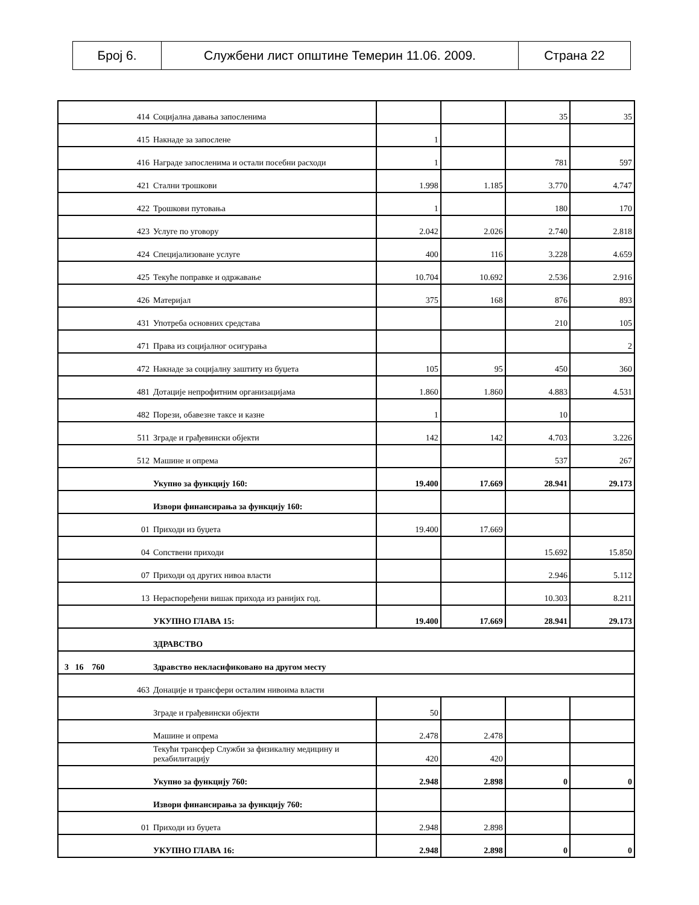| Број 6. | Службени лист општине Темерин 11.06. 2009. | Страна 22 |
| 414 | Социјална давања запосленима | | | 35 | 35 |
| 415 | Накнаде за запослене | 1 | | | |
| 416 | Награде запосленима и остали посебни расходи | 1 | | 781 | 597 |
| 421 | Стални трошкови | 1.998 | 1.185 | 3.770 | 4.747 |
| 422 | Трошкови путовања | 1 | | 180 | 170 |
| 423 | Услуге по уговору | 2.042 | 2.026 | 2.740 | 2.818 |
| 424 | Специјализоване услуге | 400 | 116 | 3.228 | 4.659 |
| 425 | Текуће поправке и одржавање | 10.704 | 10.692 | 2.536 | 2.916 |
| 426 | Материјал | 375 | 168 | 876 | 893 |
| 431 | Употреба основних средстава | | | 210 | 105 |
| 471 | Права из социјалног осигурања | | | | 2 |
| 472 | Накнаде за социјалну заштиту из буџета | 105 | 95 | 450 | 360 |
| 481 | Дотације непрофитним организацијама | 1.860 | 1.860 | 4.883 | 4.531 |
| 482 | Порези, обавезне таксе и казне | 1 | | 10 | |
| 511 | Зграде и грађевински објекти | 142 | 142 | 4.703 | 3.226 |
| 512 | Машине и опрема | | | 537 | 267 |
| | Укупно за функцију 160: | 19.400 | 17.669 | 28.941 | 29.173 |
| | Извори финансирања за функцију 160: | | | | |
| 01 | Приходи из буџета | 19.400 | 17.669 | | |
| 04 | Сопствени приходи | | | 15.692 | 15.850 |
| 07 | Приходи од других нивоа власти | | | 2.946 | 5.112 |
| 13 | Нераспоређени вишак прихода из ранијих год. | | | 10.303 | 8.211 |
| | УКУПНО ГЛАВА 15: | 19.400 | 17.669 | 28.941 | 29.173 |
| | ЗДРАВСТВО | | | | |
| 3 16 760 | Здравство некласификовано на другом месту | | | | |
| 463 | Донације и трансфери осталим нивоима власти | | | | |
| | Зграде и грађевински објекти | 50 | | | |
| | Машине и опрема | 2.478 | 2.478 | | |
| | Текући трансфер Служби за физикалну медицину и рехабилитацију | 420 | 420 | | |
| | Укупно за функцију 760: | 2.948 | 2.898 | 0 | 0 |
| | Извори финансирања за функцију 760: | | | | |
| 01 | Приходи из буџета | 2.948 | 2.898 | | |
| | УКУПНО ГЛАВА 16: | 2.948 | 2.898 | 0 | 0 |